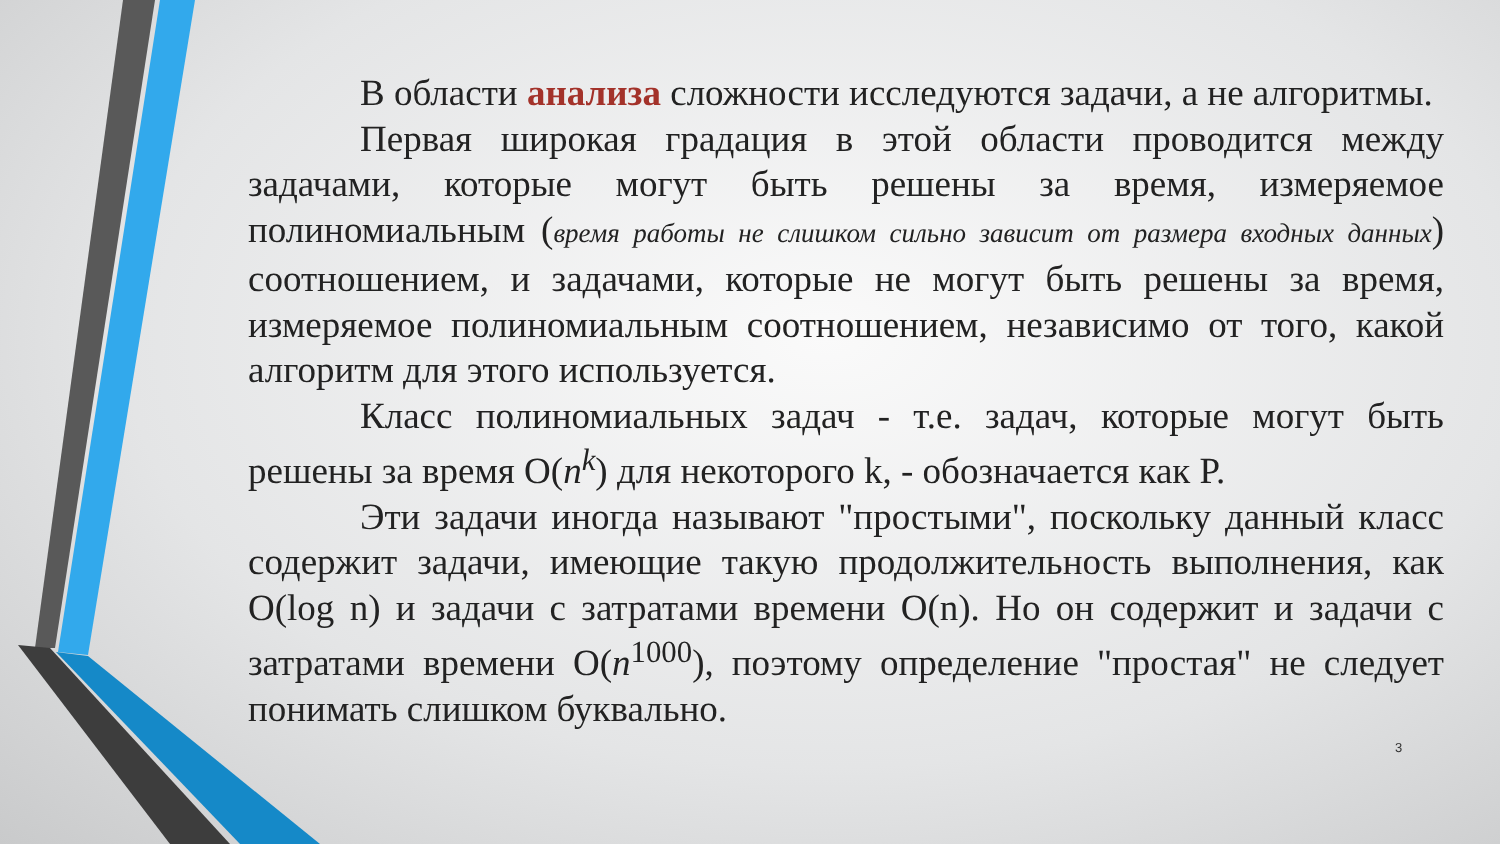В области анализа сложности исследуются задачи, а не алгоритмы.
Первая широкая градация в этой области проводится между задачами, которые могут быть решены за время, измеряемое полиномиальным (время работы не слишком сильно зависит от размера входных данных) соотношением, и задачами, которые не могут быть решены за время, измеряемое полиномиальным соотношением, независимо от того, какой алгоритм для этого используется.
Класс полиномиальных задач - т.е. задач, которые могут быть решены за время O(n<sup>k</sup>) для некоторого k, - обозначается как P.
Эти задачи иногда называют "простыми", поскольку данный класс содержит задачи, имеющие такую продолжительность выполнения, как O(log n) и задачи с затратами времени O(n). Но он содержит и задачи с затратами времени O(n<sup>1000</sup>), поэтому определение "простая" не следует понимать слишком буквально.
3